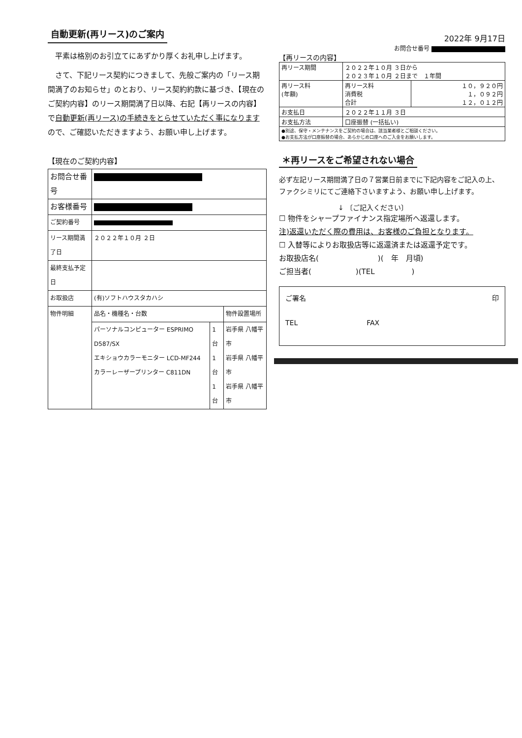自動更新(再リース)のご案内
平素は格別のお引立てにあずかり厚くお礼申し上げます。
さて、下記リース契約につきまして、先般ご案内の「リース期間満了のお知らせ」のとおり、リース契約約款に基づき、【現在のご契約内容】のリース期間満了日以降、右記【再リースの内容】で自動更新(再リース)の手続きをとらせていただく事になりますので、ご確認いただきますよう、お願い申し上げます。
【現在のご契約内容】
| お問合せ番号 | | | |
| お客様番号 | | | |
| ご契約番号 | | | |
| リース期間満了日 | ２０２２年１０月 ２日 | | |
| 最終支払予定日 | | | |
| お取扱店 | (有)ソフトハウスタカハシ | | |
| 物件明細 | 品名・機種名・台数 | | 物件設置場所 |
| | パーソナルコンピューター ESPRIMO D587/SX エキショウカラーモニター LCD-MF244 カラーレーザープリンター C811DN | 1台 1台 1台 | 岩手県 八幡平市 岩手県 八幡平市 岩手県 八幡平市 |
2022年 9月17日
お問合せ番号
【再リースの内容】
| 再リース期間 | ２０２２年１０月 ３日から ２０２３年１０月 ２日まで １年間 | |
| 再リース料 (年額) | 再リース料 消費税 合計 | １０，９２０円 １，０９２円 １２，０１２円 |
| お支払日 | ２０２２年１１月 ３日 | |
| お支払方法 | 口座振替 (一括払い) | |
| ●別途、保守・メンテナンスをご契約の場合は、該当業者様とご相談ください。 ●お支払方法が口座振替の場合、あらかじめ口座へのご入金をお願いします。 | | |
＊再リースをご希望されない場合
必ず左記リース期間満了日の７営業日前までに下記内容をご記入の上、ファクシミリにてご連絡下さいますよう、お願い申し上げます。
↓ 〔ご記入ください〕
☐ 物件をシャープファイナンス指定場所へ返還します。
注)返還いただく際の費用は、お客様のご負担となります。
☐ 入替等によりお取扱店等に返還済または返還予定です。
お取扱店名(　　　　　　　　)(　年　月頃)
ご担当者(　　　　　　)(TEL　　　　　)
ご署名 印
TEL　　　　　　　　　　FAX